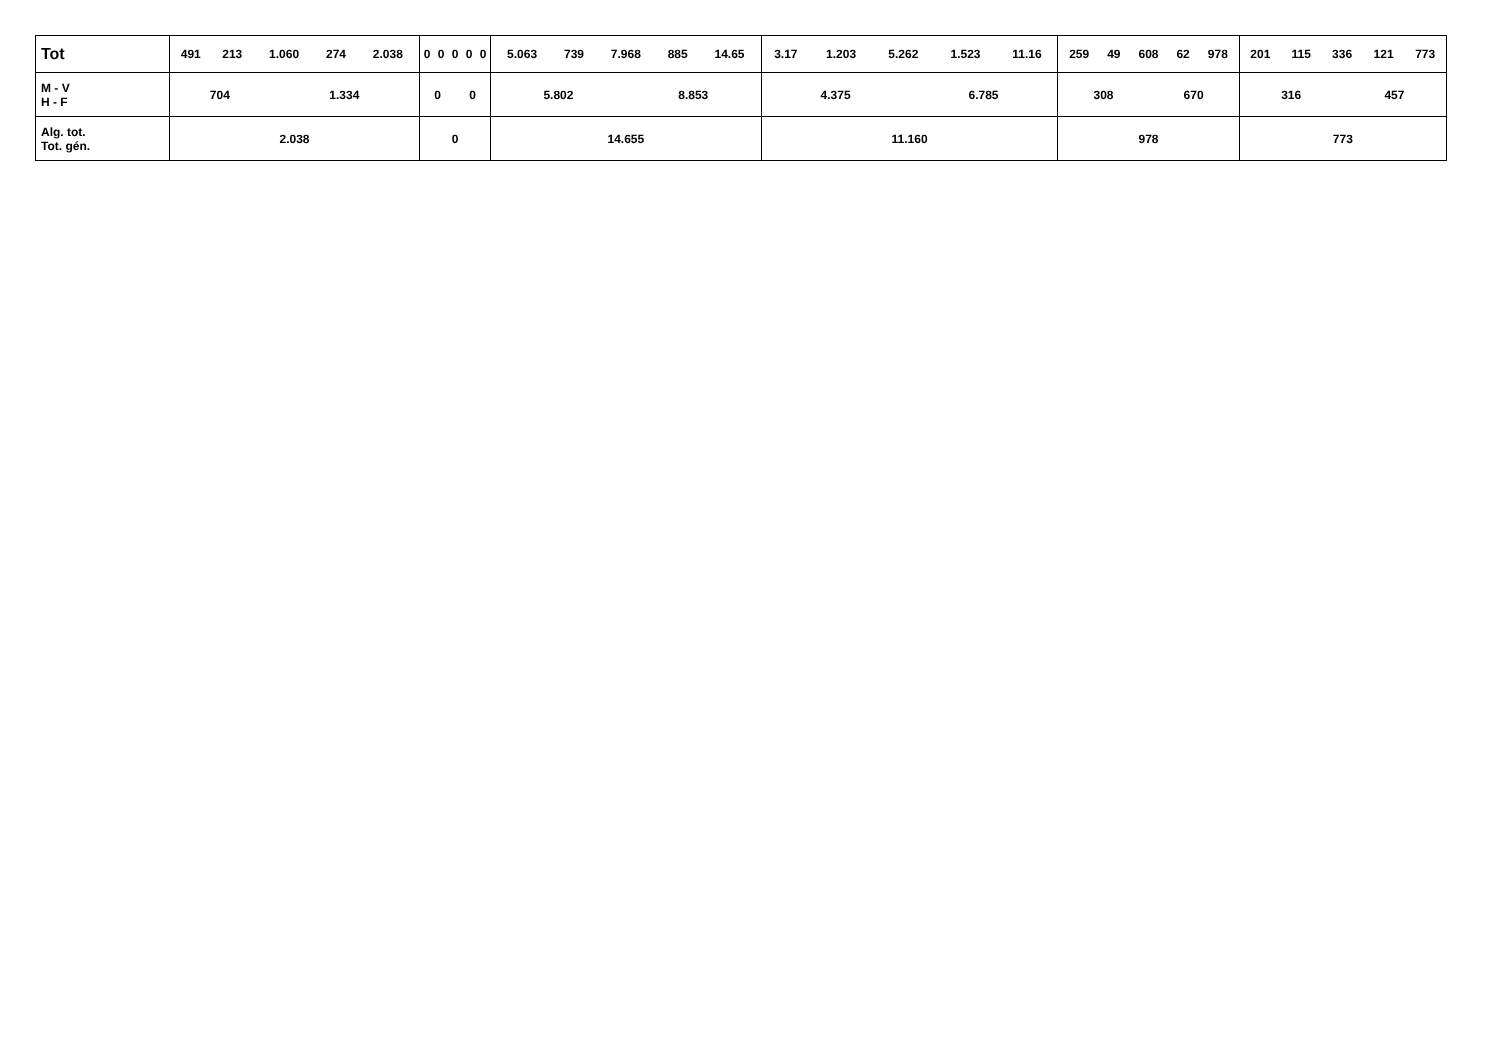| Tot | / 491 / 213 / 1.060 / 274 / 2.038 / | / 0 / 0 / 0 / 0 / 0 / | / 5.063 / 739 / 7.968 / 885 / 14.65 / | / 3.17 / 1.203 / 5.262 / 1.523 / 11.16 / | / 259 / 49 / 608 / 62 / 978 / | / 201 / 115 / 336 / 121 / 773 / |
| M - V H - F | / 704 / 1.334 / | / 0 / 0 / | / 5.802 / 8.853 / | / 4.375 / 6.785 / | / 308 / 670 / | / 316 / 457 / |
| Alg. tot. Tot. gén. | 2.038 | 0 | 14.655 | 11.160 | 978 | 773 |